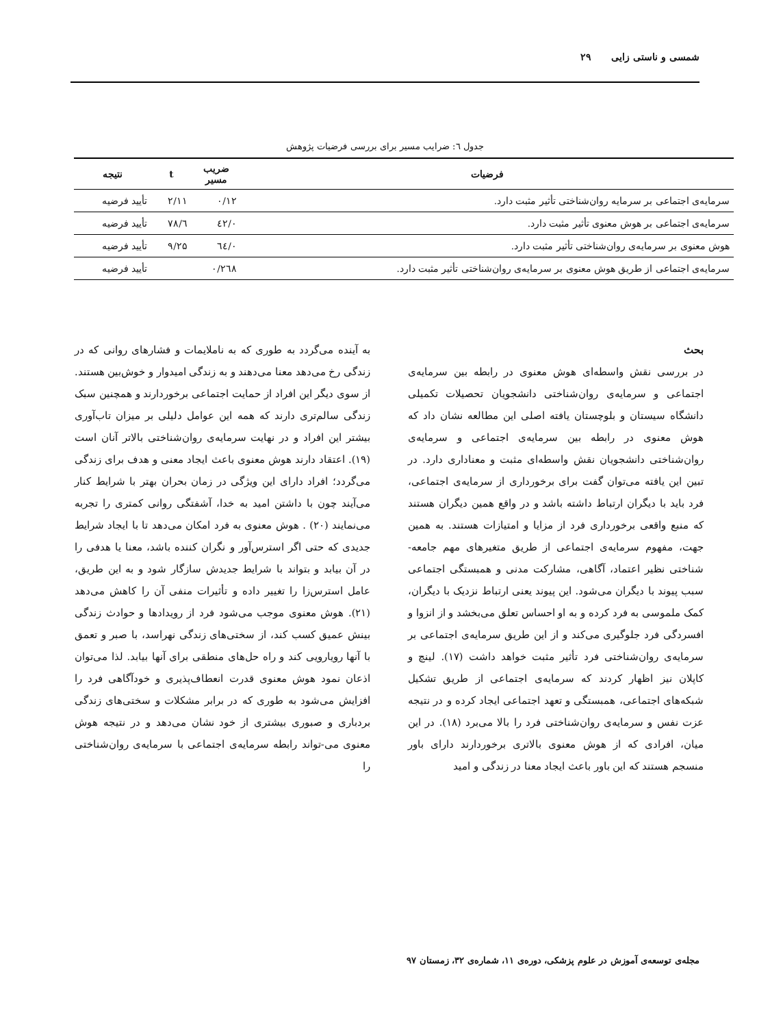شمسی و ناستی زایی ۲۹
جدول ٦: ضرایب مسیر برای بررسی فرضیات پژوهش
| فرضیات | ضریب مسیر | t | نتیجه |
| --- | --- | --- | --- |
| سرمایه‌ی اجتماعی بر سرمایه روان‌شناختی تأثیر مثبت دارد. | ۰/۱۲ | ۲/۱۱ | تأیید فرضیه |
| سرمایه‌ی اجتماعی بر هوش معنوی تأثیر مثبت دارد. | ۰/٤۲ | ٦/۷۸ | تأیید فرضیه |
| هوش معنوی بر سرمایه‌ی روان‌شناختی تأثیر مثبت دارد. | ۰/٦٤ | ۹/۲۵ | تأیید فرضیه |
| سرمایه‌ی اجتماعی از طریق هوش معنوی بر سرمایه‌ی روان‌شناختی تأثیر مثبت دارد. | ۰/۲٦۸ | | تأیید فرضیه |
بحث
در بررسی نقش واسطه‌ای هوش معنوی در رابطه بین سرمایه‌ی اجتماعی و سرمایه‌ی روان‌شناختی دانشجویان تحصیلات تکمیلی دانشگاه سیستان و بلوچستان یافته اصلی این مطالعه نشان داد که هوش معنوی در رابطه بین سرمایه‌ی اجتماعی و سرمایه‌ی روان‌شناختی دانشجویان نقش واسطه‌ای مثبت و معناداری دارد. در تبین این یافته می‌توان گفت برای برخورداری از سرمایه‌ی اجتماعی، فرد باید با دیگران ارتباط داشته باشد و در واقع همین دیگران هستند که منبع واقعی برخورداری فرد از مزایا و امتیازات هستند. به همین جهت، مفهوم سرمایه‌ی اجتماعی از طریق متغیرهای مهم جامعه-شناختی نظیر اعتماد، آگاهی، مشارکت مدنی و همبستگی اجتماعی سبب پیوند با دیگران می‌شود. این پیوند یعنی ارتباط نزدیک با دیگران، کمک ملموسی به فرد کرده و به او احساس تعلق می‌بخشد و از انزوا و افسردگی فرد جلوگیری می‌کند و از این طریق سرمایه‌ی اجتماعی بر سرمایه‌ی روان‌شناختی فرد تأثیر مثبت خواهد داشت (۱۷). لینچ و کاپلان نیز اظهار کردند که سرمایه‌ی اجتماعی از طریق تشکیل شبکه‌های اجتماعی، همبستگی و تعهد اجتماعی ایجاد کرده و در نتیجه عزت نفس و سرمایه‌ی روان‌شناختی فرد را بالا می‌برد (۱۸). در این میان، افرادی که از هوش معنوی بالاتری برخوردارند دارای باور منسجم هستند که این باور باعث ایجاد معنا در زندگی و امید
به آینده می‌گردد به طوری که به ناملایمات و فشارهای روانی که در زندگی رخ می‌دهد معنا می‌دهند و به زندگی امیدوار و خوش‌بین هستند. از سوی دیگر این افراد از حمایت اجتماعی برخوردارند و همچنین سبک زندگی سالم‌تری دارند که همه این عوامل دلیلی بر میزان تاب‌آوری بیشتر این افراد و در نهایت سرمایه‌ی روان‌شناختی بالاتر آنان است (۱۹). اعتقاد دارند هوش معنوی باعث ایجاد معنی و هدف برای زندگی می‌گردد؛ افراد دارای این ویژگی در زمان بحران بهتر با شرایط کنار می‌آیند چون با داشتن امید به خدا، آشفتگی روانی کمتری را تجربه می‌نمایند (۲۰) . هوش معنوی به فرد امکان می‌دهد تا با ایجاد شرایط جدیدی که حتی اگر استرس‌آور و نگران کننده باشد، معنا یا هدفی را در آن بیابد و بتواند با شرایط جدیدش سازگار شود و به این طریق، عامل استرس‌زا را تغییر داده و تأثیرات منفی آن را کاهش می‌دهد (۲۱). هوش معنوی موجب می‌شود فرد از رویدادها و حوادث زندگی بینش عمیق کسب کند، از سختی‌های زندگی نهراسد، با صبر و تعمق با آنها رویارویی کند و راه حل‌های منطقی برای آنها بیابد. لذا می‌توان اذعان نمود هوش معنوی قدرت انعطاف‌پذیری و خودآگاهی فرد را افزایش می‌شود به طوری که در برابر مشکلات و سختی‌های زندگی بردباری و صبوری بیشتری از خود نشان می‌دهد و در نتیجه هوش معنوی می-تواند رابطه سرمایه‌ی اجتماعی با سرمایه‌ی روان‌شناختی را
مجله‌ی توسعه‌ی آموزش در علوم پزشکی، دوره‌ی ۱۱، شماره‌ی ۳۲، زمستان ۹۷